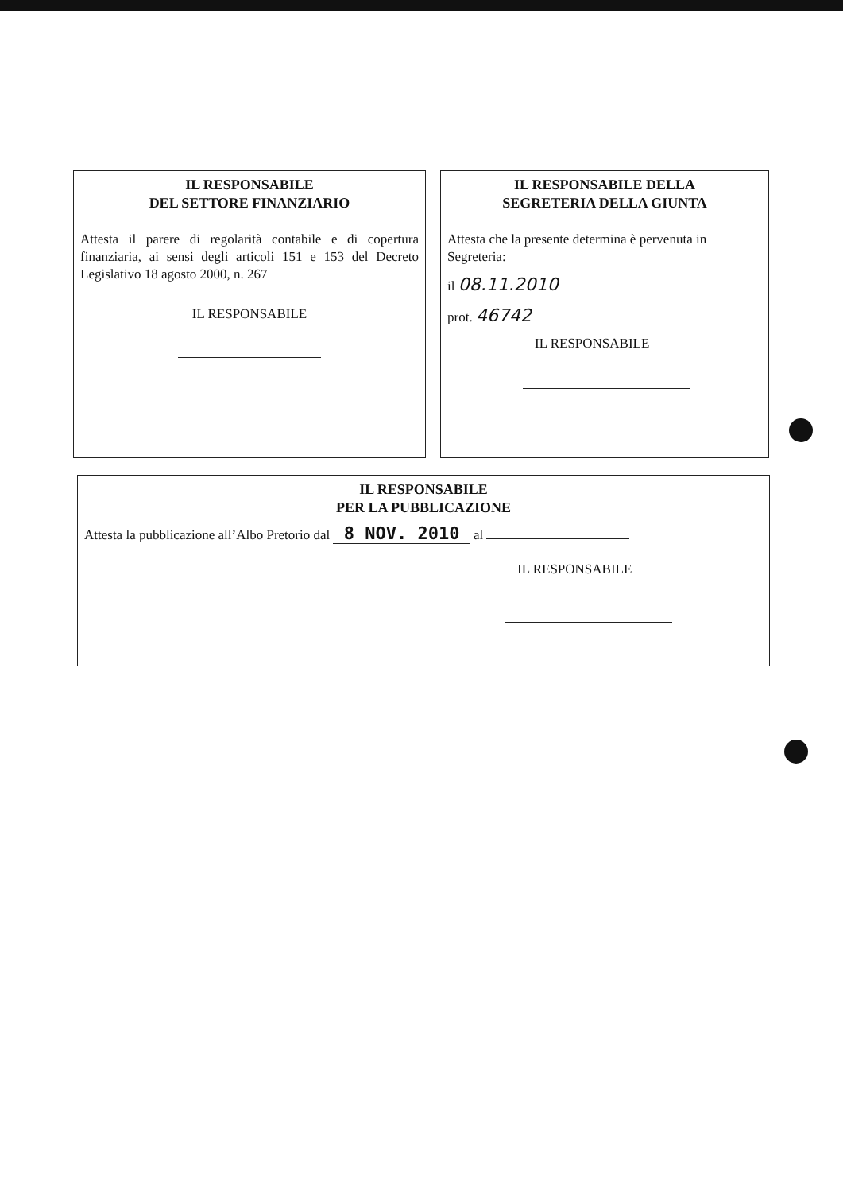IL RESPONSABILE
DEL SETTORE FINANZIARIO
Attesta il parere di regolarità contabile e di copertura finanziaria, ai sensi degli articoli 151 e 153 del Decreto Legislativo 18 agosto 2000, n. 267
IL RESPONSABILE
IL RESPONSABILE DELLA
SEGRETERIA DELLA GIUNTA
Attesta che la presente determina è pervenuta in Segreteria:
il 08.11.2010
prot. 46742
IL RESPONSABILE
IL RESPONSABILE
PER LA PUBBLICAZIONE
Attesta la pubblicazione all’Albo Pretorio dal 8 NOV. 2010 al
IL RESPONSABILE